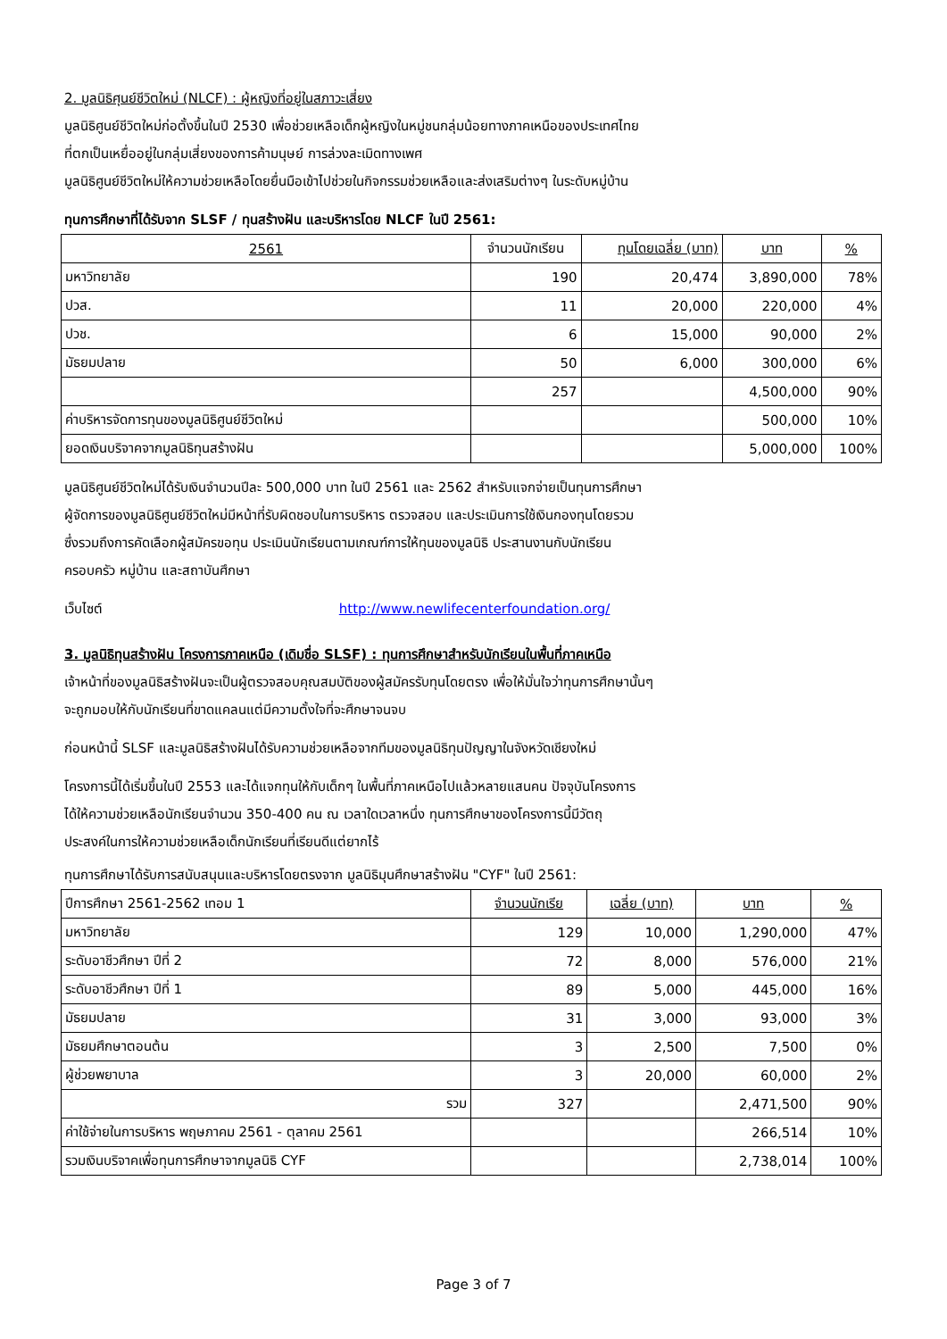2. มูลนิธิศุนย์ชีวิตใหม่ (NLCF) : ผู้หญิงที่อยู่ในสภาวะเสี่ยง
มูลนิธิศูนย์ชีวิตใหม่ก่อตั้งขึ้นในปี 2530 เพื่อช่วยเหลือเด็กผู้หญิงในหมู่ชนกลุ่มน้อยทางภาคเหนือของประเทศไทย
ที่ตกเป็นเหยื่ออยู่ในกลุ่มเสี่ยงของการค้ามนุษย์ การล่วงละเมิดทางเพศ
มูลนิธิศูนย์ชีวิตใหม่ให้ความช่วยเหลือโดยยื่นมือเข้าไปช่วยในกิจกรรมช่วยเหลือและส่งเสริมต่างๆ ในระดับหมู่บ้าน
ทุนการศึกษาที่ได้รับจาก SLSF / ทุนสร้างฝัน และบริหารโดย NLCF ในปี 2561:
| 2561 | จำนวนนักเรียน | ทุนโดยเฉลี่ย (บาท) | บาท | % |
| --- | --- | --- | --- | --- |
| มหาวิทยาลัย | 190 | 20,474 | 3,890,000 | 78% |
| ปวส. | 11 | 20,000 | 220,000 | 4% |
| ปวช. | 6 | 15,000 | 90,000 | 2% |
| มัธยมปลาย | 50 | 6,000 | 300,000 | 6% |
| | 257 | | 4,500,000 | 90% |
| ค่าบริหารจัดการทุนของมูลนิธิศูนย์ชีวิตใหม่ | | | 500,000 | 10% |
| ยอดเงินบริจาคจากมูลนิธิทุนสร้างฝัน | | | 5,000,000 | 100% |
มูลนิธิศูนย์ชีวิตใหม่ได้รับเงินจำนวนปีละ 500,000 บาท ในปี 2561 และ 2562 สำหรับแจกจ่ายเป็นทุนการศึกษา
ผู้จัดการของมูลนิธิศูนย์ชีวิตใหม่มีหน้าที่รับผิดชอบในการบริหาร ตรวจสอบ และประเมินการใช้เงินกองทุนโดยรวม
ซึ่งรวมถึงการคัดเลือกผู้สมัครขอทุน ประเมินนักเรียนตามเกณฑ์การให้ทุนของมูลนิธิ ประสานงานกับนักเรียน
ครอบครัว หมู่บ้าน และสถาบันศึกษา
เว็บไซต์ http://www.newlifecenterfoundation.org/
3. มูลนิธิทุนสร้างฝัน โครงการภาคเหนือ (เดิมชื่อ SLSF) : ทุนการศึกษาสำหรับนักเรียนในพื้นที่ภาคเหนือ
เจ้าหน้าที่ของมูลนิธิสร้างฝันจะเป็นผู้ตรวจสอบคุณสมบัติของผู้สมัครรับทุนโดยตรง เพื่อให้มั่นใจว่าทุนการศึกษานั้นๆ
จะถูกมอบให้กับนักเรียนที่ขาดแคลนแต่มีความตั้งใจที่จะศึกษาจนจบ
ก่อนหน้านี้ SLSF และมูลนิธิสร้างฝันได้รับความช่วยเหลือจากทีมของมูลนิธิทุนปัญญาในจังหวัดเชียงใหม่
โครงการนี้ได้เริ่มขึ้นในปี 2553 และได้แจกทุนให้กับเด็กๆ ในพื้นที่ภาคเหนือไปแล้วหลายแสนคน ปัจจุบันโครงการ
ได้ให้ความช่วยเหลือนักเรียนจำนวน 350-400 คน ณ เวลาใดเวลาหนึ่ง ทุนการศึกษาของโครงการนี้มีวัตถุ
ประสงค์ในการให้ความช่วยเหลือเด็กนักเรียนที่เรียนดีแต่ยากไร้
ทุนการศึกษาได้รับการสนับสนุนและบริหารโดยตรงจาก มูลนิธิมุนศึกษาสร้างฝัน "CYF" ในปี 2561:
| ปีการศึกษา 2561-2562 เทอม 1 | จำนวนนักเรีย | เฉลี่ย (บาท) | บาท | % |
| --- | --- | --- | --- | --- |
| มหาวิทยาลัย | 129 | 10,000 | 1,290,000 | 47% |
| ระดับอาชีวศึกษา ปีที่ 2 | 72 | 8,000 | 576,000 | 21% |
| ระดับอาชีวศึกษา ปีที่ 1 | 89 | 5,000 | 445,000 | 16% |
| มัธยมปลาย | 31 | 3,000 | 93,000 | 3% |
| มัธยมศึกษาตอนต้น | 3 | 2,500 | 7,500 | 0% |
| ผู้ช่วยพยาบาล | 3 | 20,000 | 60,000 | 2% |
| รวม | 327 | | 2,471,500 | 90% |
| ค่าใช้จ่ายในการบริหาร พฤษภาคม 2561 - ตุลาคม 2561 | | | 266,514 | 10% |
| รวมเงินบริจาคเพื่อทุนการศึกษาจากมูลนิธิ CYF | | | 2,738,014 | 100% |
Page 3 of 7